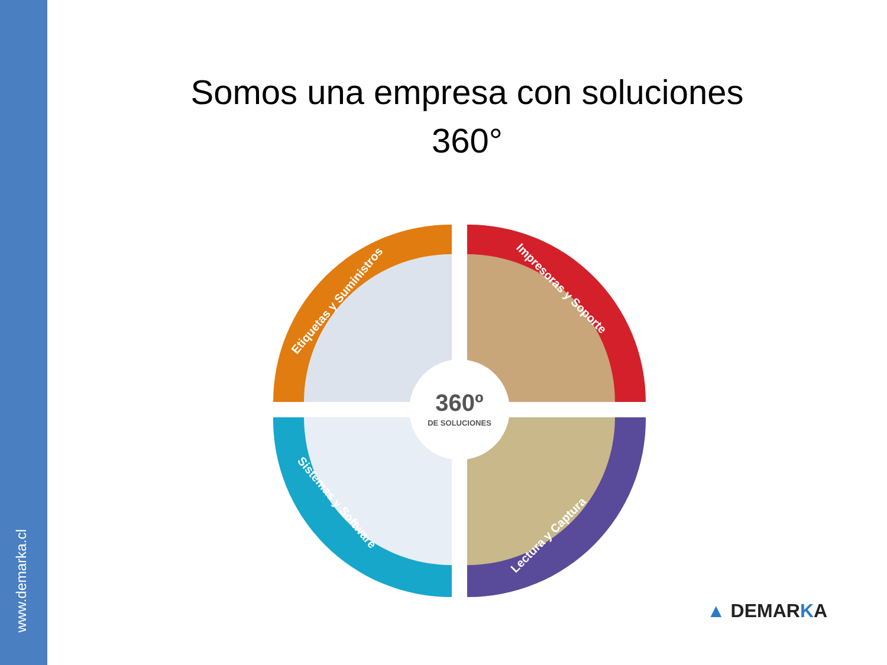www.demarka.cl
Somos una empresa con soluciones
360°
360º
DE SOLUCIONES
Etiquetas y Suministros
Impresoras y Soporte
Sistemas y Software
Lectura y Captura
▲ DEMARKA